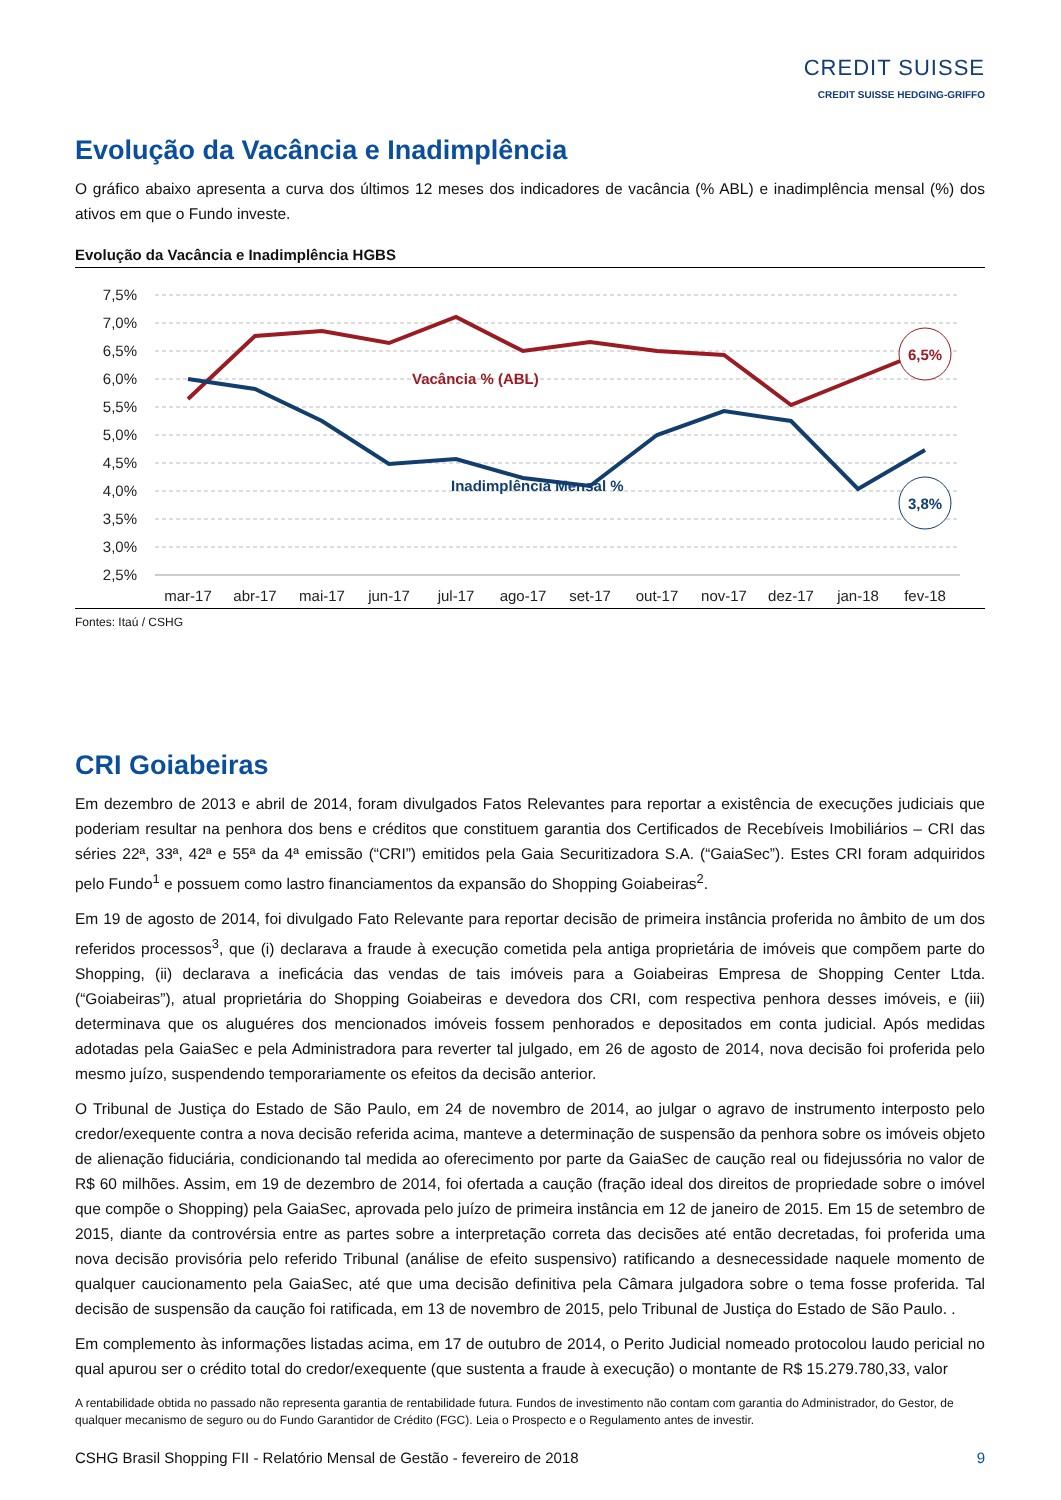CREDIT SUISSE
CREDIT SUISSE HEDGING-GRIFFO
Evolução da Vacância e Inadimplência
O gráfico abaixo apresenta a curva dos últimos 12 meses dos indicadores de vacância (% ABL) e inadimplência mensal (%) dos ativos em que o Fundo investe.
Evolução da Vacância e Inadimplência HGBS
7,5%
7,0%
6,5%
6,0%
5,5%
5,0%
4,5%
4,0%
3,5%
3,0%
2,5%
Vacância % (ABL)
Inadimplência Mensal %
6,5%
3,8%
mar-17
abr-17
mai-17
jun-17
jul-17
ago-17
set-17
out-17
nov-17
dez-17
jan-18
fev-18
Fontes: Itaú / CSHG
CRI Goiabeiras
Em dezembro de 2013 e abril de 2014, foram divulgados Fatos Relevantes para reportar a existência de execuções judiciais que poderiam resultar na penhora dos bens e créditos que constituem garantia dos Certificados de Recebíveis Imobiliários – CRI das séries 22ª, 33ª, 42ª e 55ª da 4ª emissão (“CRI”) emitidos pela Gaia Securitizadora S.A. (“GaiaSec”). Estes CRI foram adquiridos pelo Fundo<sup>1</sup> e possuem como lastro financiamentos da expansão do Shopping Goiabeiras<sup>2</sup>.
Em 19 de agosto de 2014, foi divulgado Fato Relevante para reportar decisão de primeira instância proferida no âmbito de um dos referidos processos<sup>3</sup>, que (i) declarava a fraude à execução cometida pela antiga proprietária de imóveis que compõem parte do Shopping, (ii) declarava a ineficácia das vendas de tais imóveis para a Goiabeiras Empresa de Shopping Center Ltda. (“Goiabeiras”), atual proprietária do Shopping Goiabeiras e devedora dos CRI, com respectiva penhora desses imóveis, e (iii) determinava que os aluguéres dos mencionados imóveis fossem penhorados e depositados em conta judicial. Após medidas adotadas pela GaiaSec e pela Administradora para reverter tal julgado, em 26 de agosto de 2014, nova decisão foi proferida pelo mesmo juízo, suspendendo temporariamente os efeitos da decisão anterior.
O Tribunal de Justiça do Estado de São Paulo, em 24 de novembro de 2014, ao julgar o agravo de instrumento interposto pelo credor/exequente contra a nova decisão referida acima, manteve a determinação de suspensão da penhora sobre os imóveis objeto de alienação fiduciária, condicionando tal medida ao oferecimento por parte da GaiaSec de caução real ou fidejussória no valor de R$ 60 milhões. Assim, em 19 de dezembro de 2014, foi ofertada a caução (fração ideal dos direitos de propriedade sobre o imóvel que compõe o Shopping) pela GaiaSec, aprovada pelo juízo de primeira instância em 12 de janeiro de 2015. Em 15 de setembro de 2015, diante da controvérsia entre as partes sobre a interpretação correta das decisões até então decretadas, foi proferida uma nova decisão provisória pelo referido Tribunal (análise de efeito suspensivo) ratificando a desnecessidade naquele momento de qualquer caucionamento pela GaiaSec, até que uma decisão definitiva pela Câmara julgadora sobre o tema fosse proferida. Tal decisão de suspensão da caução foi ratificada, em 13 de novembro de 2015, pelo Tribunal de Justiça do Estado de São Paulo. .
Em complemento às informações listadas acima, em 17 de outubro de 2014, o Perito Judicial nomeado protocolou laudo pericial no qual apurou ser o crédito total do credor/exequente (que sustenta a fraude à execução) o montante de R$ 15.279.780,33, valor
A rentabilidade obtida no passado não representa garantia de rentabilidade futura. Fundos de investimento não contam com garantia do Administrador, do Gestor, de qualquer mecanismo de seguro ou do Fundo Garantidor de Crédito (FGC). Leia o Prospecto e o Regulamento antes de investir.
CSHG Brasil Shopping FII - Relatório Mensal de Gestão - fevereiro de 2018 9